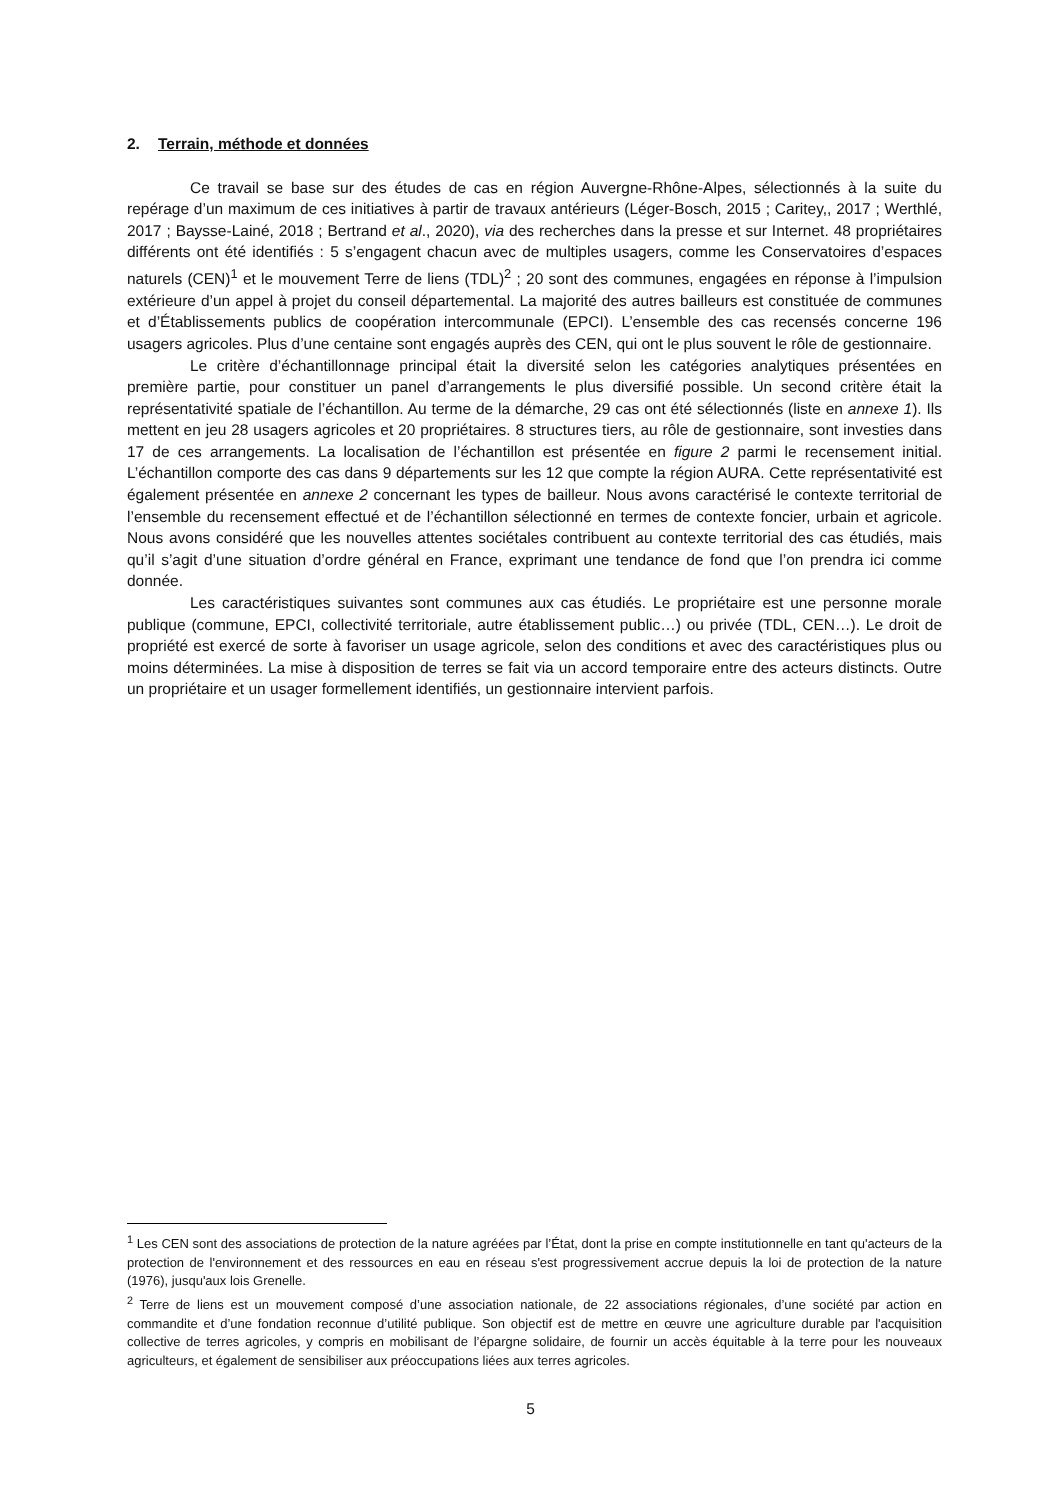2. Terrain, méthode et données
Ce travail se base sur des études de cas en région Auvergne-Rhône-Alpes, sélectionnés à la suite du repérage d’un maximum de ces initiatives à partir de travaux antérieurs (Léger-Bosch, 2015 ; Caritey,, 2017 ; Werthlé, 2017 ; Baysse-Lainé, 2018 ; Bertrand et al., 2020), via des recherches dans la presse et sur Internet. 48 propriétaires différents ont été identifiés : 5 s’engagent chacun avec de multiples usagers, comme les Conservatoires d’espaces naturels (CEN)<sup>1</sup> et le mouvement Terre de liens (TDL)<sup>2</sup> ; 20 sont des communes, engagées en réponse à l’impulsion extérieure d’un appel à projet du conseil départemental. La majorité des autres bailleurs est constituée de communes et d’Établissements publics de coopération intercommunale (EPCI). L’ensemble des cas recensés concerne 196 usagers agricoles. Plus d’une centaine sont engagés auprès des CEN, qui ont le plus souvent le rôle de gestionnaire.
Le critère d’échantillonnage principal était la diversité selon les catégories analytiques présentées en première partie, pour constituer un panel d’arrangements le plus diversifié possible. Un second critère était la représentativité spatiale de l’échantillon. Au terme de la démarche, 29 cas ont été sélectionnés (liste en annexe 1). Ils mettent en jeu 28 usagers agricoles et 20 propriétaires. 8 structures tiers, au rôle de gestionnaire, sont investies dans 17 de ces arrangements. La localisation de l’échantillon est présentée en figure 2 parmi le recensement initial. L’échantillon comporte des cas dans 9 départements sur les 12 que compte la région AURA. Cette représentativité est également présentée en annexe 2 concernant les types de bailleur. Nous avons caractérisé le contexte territorial de l’ensemble du recensement effectué et de l’échantillon sélectionné en termes de contexte foncier, urbain et agricole. Nous avons considéré que les nouvelles attentes sociétales contribuent au contexte territorial des cas étudiés, mais qu’il s’agit d’une situation d’ordre général en France, exprimant une tendance de fond que l’on prendra ici comme donnée.
Les caractéristiques suivantes sont communes aux cas étudiés. Le propriétaire est une personne morale publique (commune, EPCI, collectivité territoriale, autre établissement public…) ou privée (TDL, CEN…). Le droit de propriété est exercé de sorte à favoriser un usage agricole, selon des conditions et avec des caractéristiques plus ou moins déterminées. La mise à disposition de terres se fait via un accord temporaire entre des acteurs distincts. Outre un propriétaire et un usager formellement identifiés, un gestionnaire intervient parfois.
<sup>1</sup> Les CEN sont des associations de protection de la nature agréées par l’État, dont la prise en compte institutionnelle en tant qu'acteurs de la protection de l'environnement et des ressources en eau en réseau s'est progressivement accrue depuis la loi de protection de la nature (1976), jusqu'aux lois Grenelle.
<sup>2</sup> Terre de liens est un mouvement composé d’une association nationale, de 22 associations régionales, d’une société par action en commandite et d’une fondation reconnue d’utilité publique. Son objectif est de mettre en œuvre une agriculture durable par l'acquisition collective de terres agricoles, y compris en mobilisant de l’épargne solidaire, de fournir un accès équitable à la terre pour les nouveaux agriculteurs, et également de sensibiliser aux préoccupations liées aux terres agricoles.
5